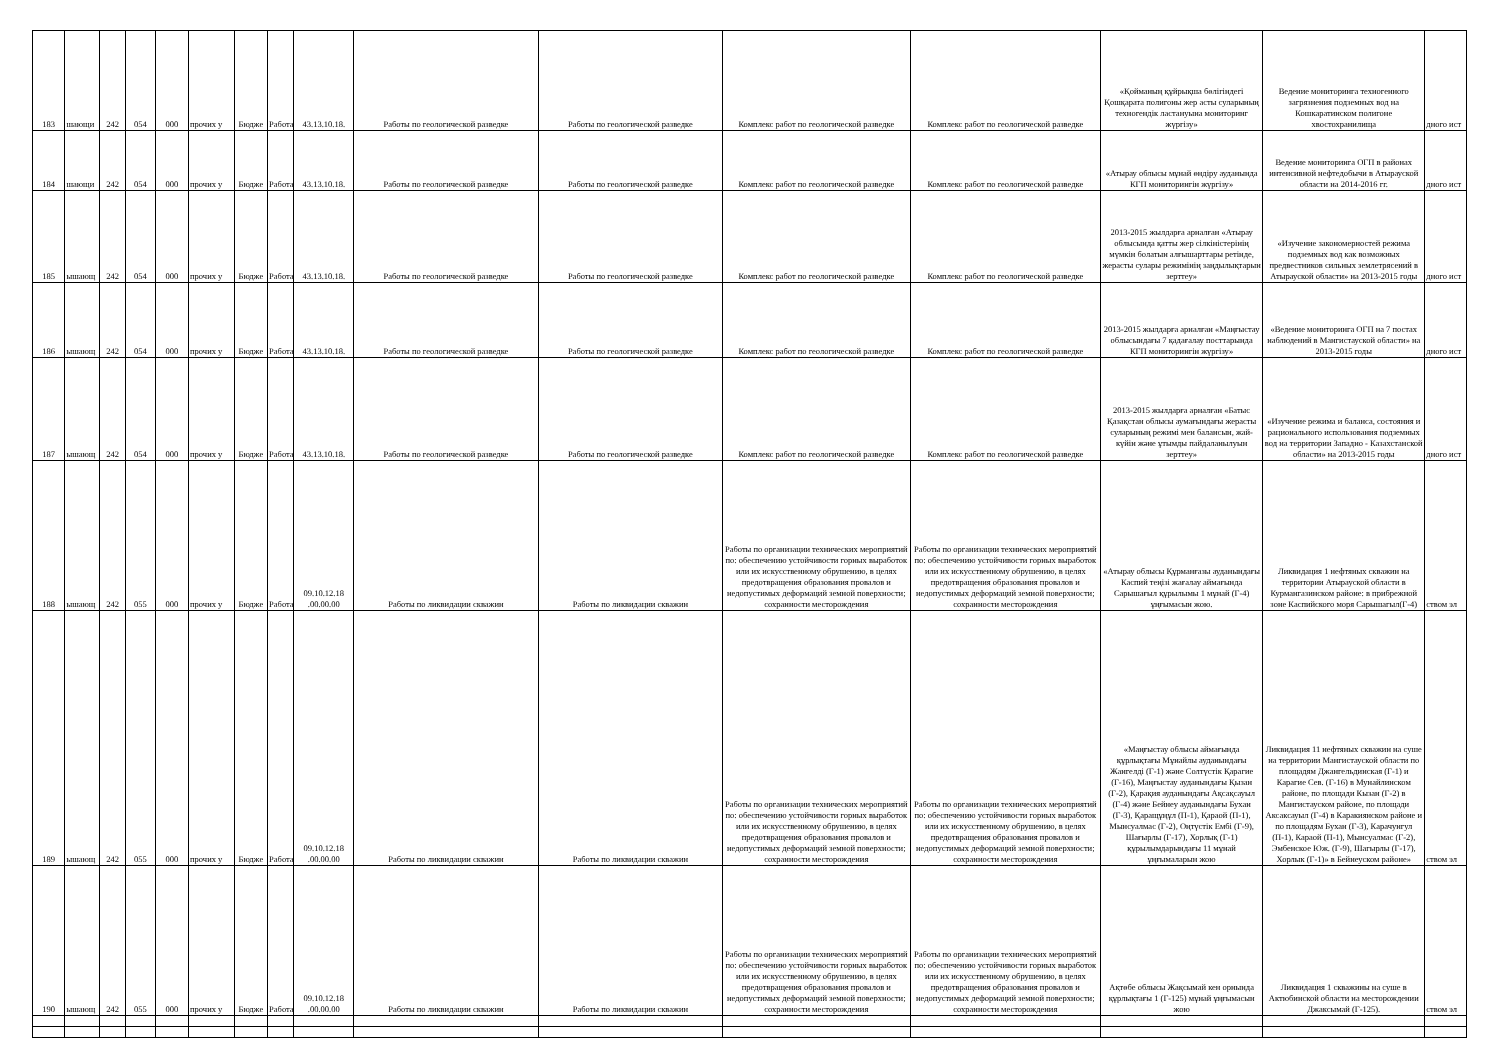| 183 | шающи | 242 | 054 | 000 | прочих у | Бюдже | Работа | 43.13.10.18. | Работы по геологической разведке | Работы по геологической разведке | Комплекс работ по геологической разведке | Комплекс работ по геологической разведке | «Қойманың құйрықша бөлігіндегі Қошқарата полигоны жер асты суларының техногендік ластануына мониторинг жүргізу» | Ведение мониторинга техногенного загрязнения подземных вод на Кошкаратинском полигоне хвостохранилища | дного ист |
| 184 | шающи | 242 | 054 | 000 | прочих у | Бюдже | Работа | 43.13.10.18. | Работы по геологической разведке | Работы по геологической разведке | Комплекс работ по геологической разведке | Комплекс работ по геологической разведке | «Атырау облысы мұнай өндіру ауданында КГП мониторингін жүргізу» | Ведение мониторинга ОГП в районах интенсивной нефтедобычи в Атырауской области на 2014-2016 гг. | дного ист |
| 185 | ышающ | 242 | 054 | 000 | прочих у | Бюдже | Работа | 43.13.10.18. | Работы по геологической разведке | Работы по геологической разведке | Комплекс работ по геологической разведке | Комплекс работ по геологической разведке | 2013-2015 жылдарға арналған «Атырау облысында қатты жер сілкіністерінің мүмкін болатын алғышарттары ретінде, жерасты сулары режимінің заңдылықтарын зерттеу» | «Изучение закономерностей режима подземных вод как возможных предвестников сильных землетрясений в Атырауской области» на 2013-2015 годы | дного ист |
| 186 | ышающ | 242 | 054 | 000 | прочих у | Бюдже | Работа | 43.13.10.18. | Работы по геологической разведке | Работы по геологической разведке | Комплекс работ по геологической разведке | Комплекс работ по геологической разведке | 2013-2015 жылдарға арналған «Маңғыстау облысындағы 7 қадағалау посттарында КГП мониторингін жүргізу» | «Ведение мониторинга ОГП на 7 постах наблюдений в Мангистауской области» на 2013-2015 годы | дного ист |
| 187 | ышающ | 242 | 054 | 000 | прочих у | Бюдже | Работа | 43.13.10.18. | Работы по геологической разведке | Работы по геологической разведке | Комплекс работ по геологической разведке | Комплекс работ по геологической разведке | 2013-2015 жылдарға арналған «Батыс Қазақстан облысы аумағындағы жерасты суларының режимі мен балансын, жай-күйін және ұтымды пайдаланылуын зерттеу» | «Изучение режима и баланса, состояния и рационального использования подземных вод на территории Западно - Казахстанской области» на 2013-2015 годы | дного ист |
| 188 | ышающ | 242 | 055 | 000 | прочих у | Бюдже | Работа | 09.10.12.18 .00.00.00 | Работы по ликвидации скважин | Работы по ликвидации скважин | Работы по организации технических мероприятий по: обеспечению устойчивости горных выработок или их искусственному обрушению, в целях предотвращения образования провалов и недопустимых деформаций земной поверхности; сохранности месторождения | Работы по организации технических мероприятий по: обеспечению устойчивости горных выработок или их искусственному обрушению, в целях предотвращения образования провалов и недопустимых деформаций земной поверхности; сохранности месторождения | «Атырау облысы Құрманғазы ауданындағы Каспий теңізі жағалау аймағында Сарышағыл құрылымы 1 мұнай (Г-4) ұңғымасын жою. | Ликвидация 1 нефтяных скважин на территории Атырауской области в Курмангазинском районе: в прибрежной зоне Каспийского моря Сарышагыл(Г-4) | ством эл |
| 189 | ышающ | 242 | 055 | 000 | прочих у | Бюдже | Работа | 09.10.12.18 .00.00.00 | Работы по ликвидации скважин | Работы по ликвидации скважин | Работы по организации технических мероприятий по: обеспечению устойчивости горных выработок или их искусственному обрушению, в целях предотвращения образования провалов и недопустимых деформаций земной поверхности; сохранности месторождения | Работы по организации технических мероприятий по: обеспечению устойчивости горных выработок или их искусственному обрушению, в целях предотвращения образования провалов и недопустимых деформаций земной поверхности; сохранности месторождения | «Маңғыстау облысы аймағында құрлықтағы Мұнайлы ауданындағы Жангелді (Г-1) және Солтүстік Қарагие (Г-16), Маңғыстау ауданындағы Қызан (Г-2), Қарақия ауданындағы Ақсақсауыл (Г-4) және Бейнеу ауданындағы Бухан (Г-3), Қаращұңұл (П-1), Қараой (П-1), Мынсуалмас (Г-2), Оңтүстік Ембі (Г-9), Шағырлы (Г-17), Хорлық (Г-1) құрылымдарындағы 11 мұнай ұңғымаларын жою | Ликвидация 11 нефтяных скважин на суше на территории Мангистауской области по площадям Джангельдинская (Г-1) и Карагие Сев. (Г-16) в Мунайлинском районе, по площади Кызан (Г-2) в Мангистауском районе, по площади Аксаксауыл (Г-4) в Каракиянском районе и по площадям Бухан (Г-3), Карачунгул (П-1), Караой (П-1), Мынсуалмас (Г-2), Эмбенское Юж. (Г-9), Шагырлы (Г-17), Хорлык (Г-1)» в Бейнеуском районе» | ством эл |
| 190 | ышающ | 242 | 055 | 000 | прочих у | Бюдже | Работа | 09.10.12.18 .00.00.00 | Работы по ликвидации скважин | Работы по ликвидации скважин | Работы по организации технических мероприятий по: обеспечению устойчивости горных выработок или их искусственному обрушению, в целях предотвращения образования провалов и недопустимых деформаций земной поверхности; сохранности месторождения | Работы по организации технических мероприятий по: обеспечению устойчивости горных выработок или их искусственному обрушению, в целях предотвращения образования провалов и недопустимых деформаций земной поверхности; сохранности месторождения | Ақтөбе облысы Жақсымай кен орнында құрлықтағы 1 (Г-125) мұнай ұңғымасын жою | Ликвидация 1 скважины на суше в Актюбинской области на месторождении Джаксымай (Г-125). | ством эл |